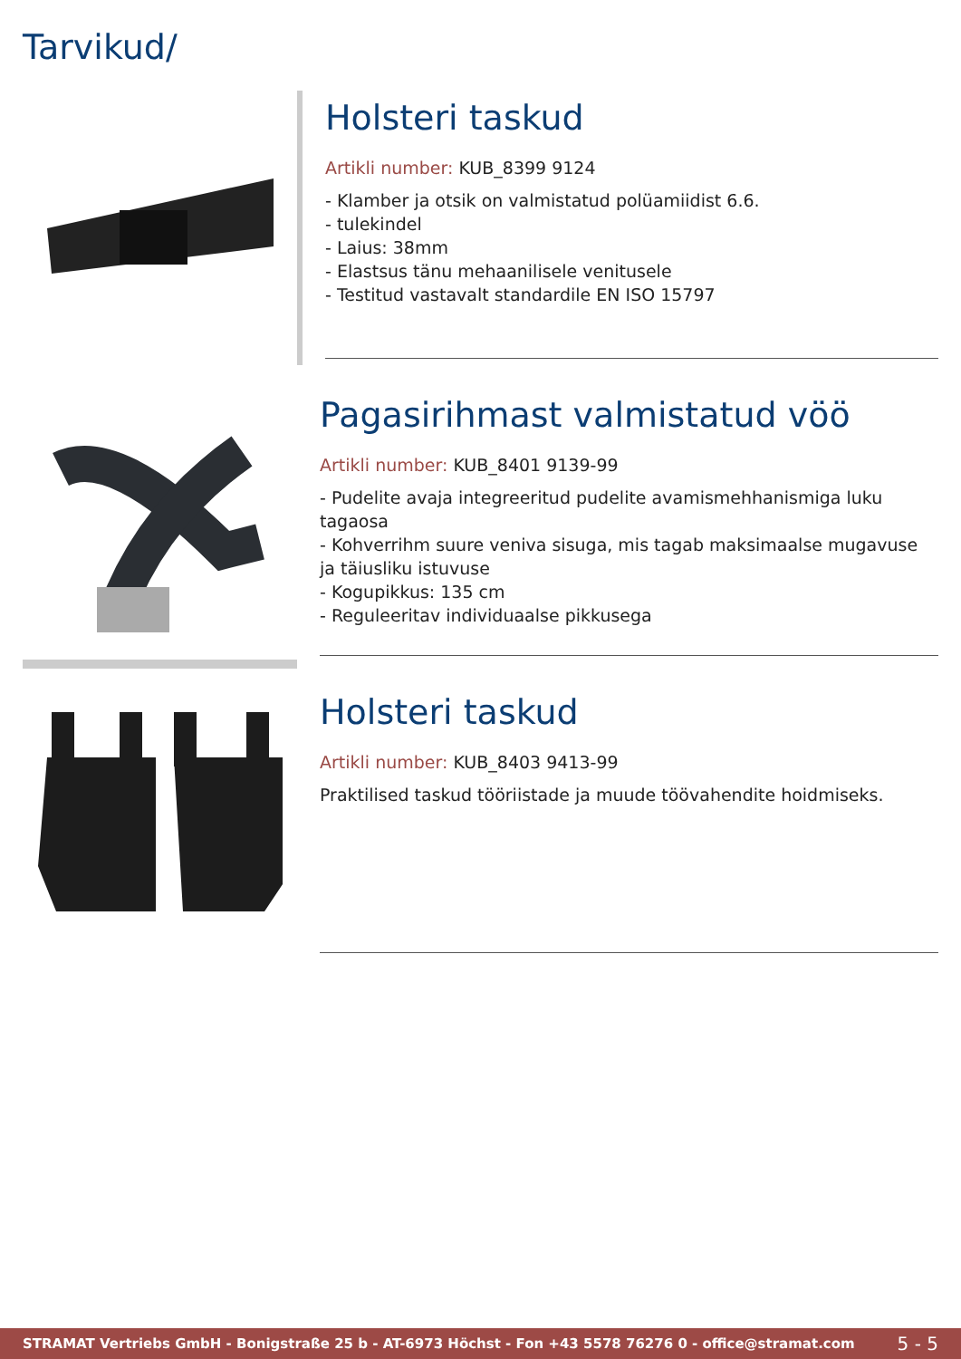Tarvikud/
Holsteri taskud
Artikli number: KUB_8399 9124
- Klamber ja otsik on valmistatud polüamiidist 6.6.
- tulekindel
- Laius: 38mm
- Elastsus tänu mehaanilisele venitusele
- Testitud vastavalt standardile EN ISO 15797
Pagasirihmast valmistatud vöö
Artikli number: KUB_8401 9139-99
- Pudelite avaja integreeritud pudelite avamismehhanismiga luku tagaosa
- Kohverrihm suure veniva sisuga, mis tagab maksimaalse mugavuse ja täiusliku istuvuse
- Kogupikkus: 135 cm
- Reguleeritav individuaalse pikkusega
Holsteri taskud
Artikli number: KUB_8403 9413-99
Praktilised taskud tööriistade ja muude töövahendite hoidmiseks.
STRAMAT Vertriebs GmbH - Bonigstraße 25 b - AT-6973 Höchst - Fon +43 5578 76276 0 - office@stramat.com 5 - 5